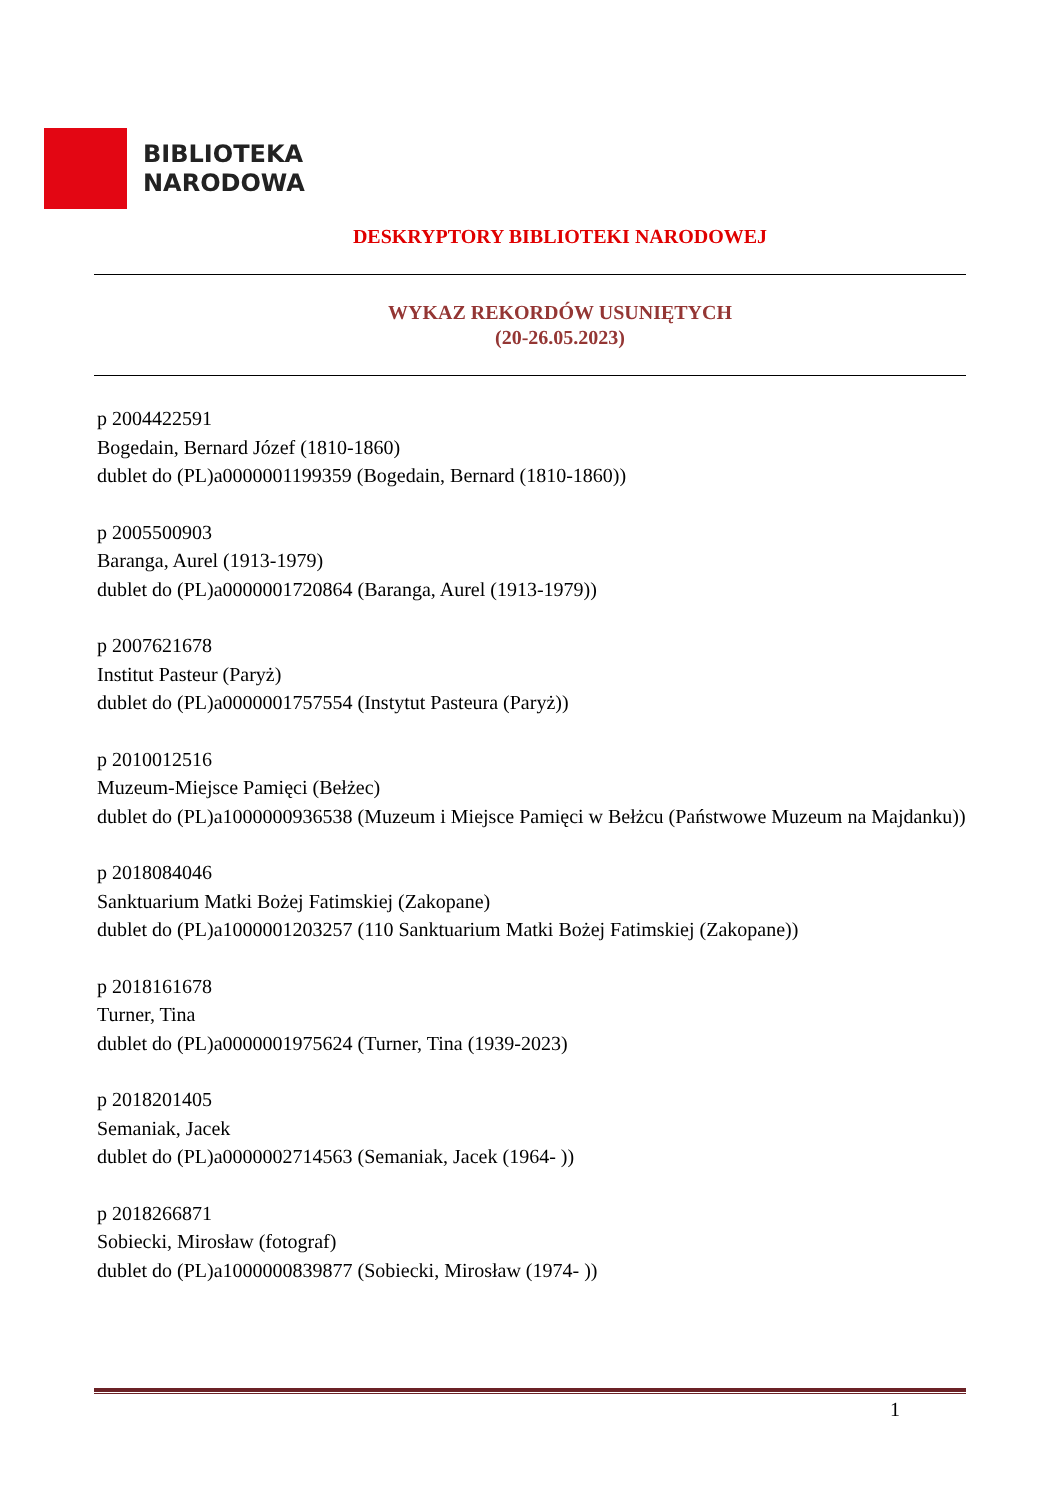BIBLIOTEKA
NARODOWA
DESKRYPTORY BIBLIOTEKI NARODOWEJ
WYKAZ REKORDÓW USUNIĘTYCH
(20-26.05.2023)
p 2004422591
Bogedain, Bernard Józef (1810-1860)
dublet do (PL)a0000001199359 (Bogedain, Bernard (1810-1860))
p 2005500903
Baranga, Aurel (1913-1979)
dublet do (PL)a0000001720864 (Baranga, Aurel (1913-1979))
p 2007621678
Institut Pasteur (Paryż)
dublet do (PL)a0000001757554 (Instytut Pasteura (Paryż))
p 2010012516
Muzeum-Miejsce Pamięci (Bełżec)
dublet do (PL)a1000000936538 (Muzeum i Miejsce Pamięci w Bełżcu (Państwowe Muzeum na Majdanku))
p 2018084046
Sanktuarium Matki Bożej Fatimskiej (Zakopane)
dublet do (PL)a1000001203257 (110 Sanktuarium Matki Bożej Fatimskiej (Zakopane))
p 2018161678
Turner, Tina
dublet do (PL)a0000001975624 (Turner, Tina (1939-2023)
p 2018201405
Semaniak, Jacek
dublet do (PL)a0000002714563 (Semaniak, Jacek (1964- ))
p 2018266871
Sobiecki, Mirosław (fotograf)
dublet do (PL)a1000000839877 (Sobiecki, Mirosław (1974- ))
1